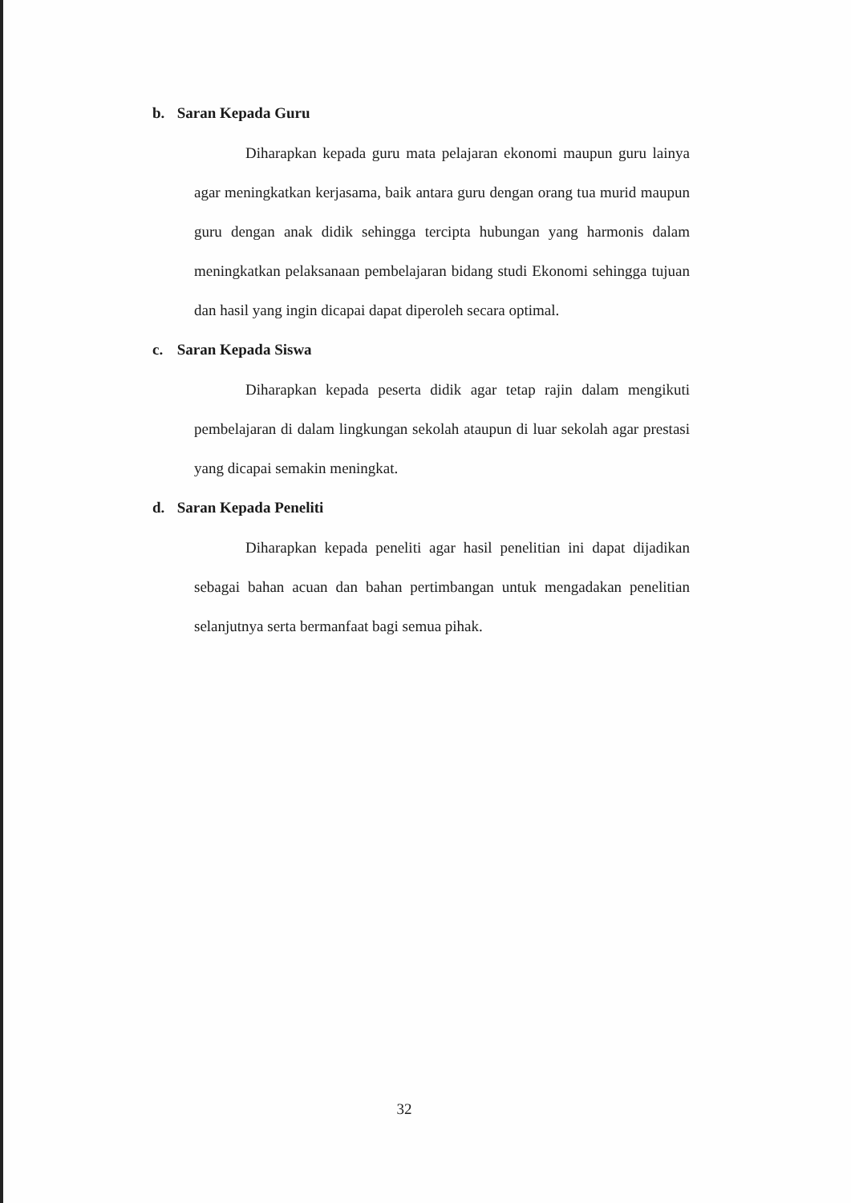b. Saran Kepada Guru
Diharapkan kepada guru mata pelajaran ekonomi maupun guru lainya agar meningkatkan kerjasama, baik antara guru dengan orang tua murid maupun guru dengan anak didik sehingga tercipta hubungan yang harmonis dalam meningkatkan pelaksanaan pembelajaran bidang studi Ekonomi sehingga tujuan dan hasil yang ingin dicapai dapat diperoleh secara optimal.
c. Saran Kepada Siswa
Diharapkan kepada peserta didik agar tetap rajin dalam mengikuti pembelajaran di dalam lingkungan sekolah ataupun di luar sekolah agar prestasi yang dicapai semakin meningkat.
d. Saran Kepada Peneliti
Diharapkan kepada peneliti agar hasil penelitian ini dapat dijadikan sebagai bahan acuan dan bahan pertimbangan untuk mengadakan penelitian selanjutnya serta bermanfaat bagi semua pihak.
32